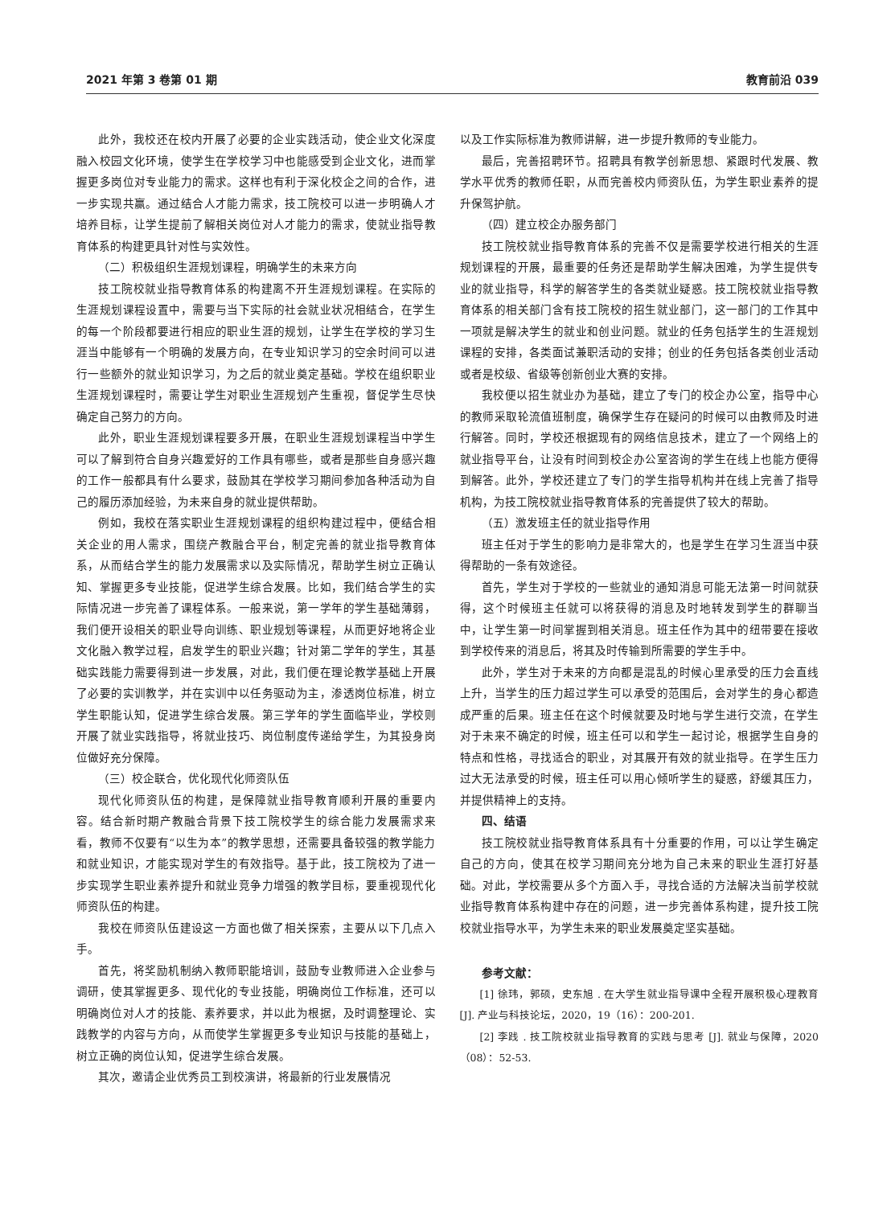2021 年第 3 卷第 01 期 教育前沿 039
此外，我校还在校内开展了必要的企业实践活动，使企业文化深度融入校园文化环境，使学生在学校学习中也能感受到企业文化，进而掌握更多岗位对专业能力的需求。这样也有利于深化校企之间的合作，进一步实现共赢。通过结合人才能力需求，技工院校可以进一步明确人才培养目标，让学生提前了解相关岗位对人才能力的需求，使就业指导教育体系的构建更具针对性与实效性。
（二）积极组织生涯规划课程，明确学生的未来方向
技工院校就业指导教育体系的构建离不开生涯规划课程。在实际的生涯规划课程设置中，需要与当下实际的社会就业状况相结合，在学生的每一个阶段都要进行相应的职业生涯的规划，让学生在学校的学习生涯当中能够有一个明确的发展方向，在专业知识学习的空余时间可以进行一些额外的就业知识学习，为之后的就业奠定基础。学校在组织职业生涯规划课程时，需要让学生对职业生涯规划产生重视，督促学生尽快确定自己努力的方向。
此外，职业生涯规划课程要多开展，在职业生涯规划课程当中学生可以了解到符合自身兴趣爱好的工作具有哪些，或者是那些自身感兴趣的工作一般都具有什么要求，鼓励其在学校学习期间参加各种活动为自己的履历添加经验，为未来自身的就业提供帮助。
例如，我校在落实职业生涯规划课程的组织构建过程中，便结合相关企业的用人需求，围绕产教融合平台，制定完善的就业指导教育体系，从而结合学生的能力发展需求以及实际情况，帮助学生树立正确认知、掌握更多专业技能，促进学生综合发展。比如，我们结合学生的实际情况进一步完善了课程体系。一般来说，第一学年的学生基础薄弱，我们便开设相关的职业导向训练、职业规划等课程，从而更好地将企业文化融入教学过程，启发学生的职业兴趣；针对第二学年的学生，其基础实践能力需要得到进一步发展，对此，我们便在理论教学基础上开展了必要的实训教学，并在实训中以任务驱动为主，渗透岗位标准，树立学生职能认知，促进学生综合发展。第三学年的学生面临毕业，学校则开展了就业实践指导，将就业技巧、岗位制度传递给学生，为其投身岗位做好充分保障。
（三）校企联合，优化现代化师资队伍
现代化师资队伍的构建，是保障就业指导教育顺利开展的重要内容。结合新时期产教融合背景下技工院校学生的综合能力发展需求来看，教师不仅要有“以生为本”的教学思想，还需要具备较强的教学能力和就业知识，才能实现对学生的有效指导。基于此，技工院校为了进一步实现学生职业素养提升和就业竞争力增强的教学目标，要重视现代化师资队伍的构建。
我校在师资队伍建设这一方面也做了相关探索，主要从以下几点入手。
首先，将奖励机制纳入教师职能培训，鼓励专业教师进入企业参与调研，使其掌握更多、现代化的专业技能，明确岗位工作标准，还可以明确岗位对人才的技能、素养要求，并以此为根据，及时调整理论、实践教学的内容与方向，从而使学生掌握更多专业知识与技能的基础上，树立正确的岗位认知，促进学生综合发展。
其次，邀请企业优秀员工到校演讲，将最新的行业发展情况
以及工作实际标准为教师讲解，进一步提升教师的专业能力。
最后，完善招聘环节。招聘具有教学创新思想、紧跟时代发展、教学水平优秀的教师任职，从而完善校内师资队伍，为学生职业素养的提升保驾护航。
（四）建立校企办服务部门
技工院校就业指导教育体系的完善不仅是需要学校进行相关的生涯规划课程的开展，最重要的任务还是帮助学生解决困难，为学生提供专业的就业指导，科学的解答学生的各类就业疑惑。技工院校就业指导教育体系的相关部门含有技工院校的招生就业部门，这一部门的工作其中一项就是解决学生的就业和创业问题。就业的任务包括学生的生涯规划课程的安排，各类面试兼职活动的安排；创业的任务包括各类创业活动或者是校级、省级等创新创业大赛的安排。
我校便以招生就业办为基础，建立了专门的校企办公室，指导中心的教师采取轮流值班制度，确保学生存在疑问的时候可以由教师及时进行解答。同时，学校还根据现有的网络信息技术，建立了一个网络上的就业指导平台，让没有时间到校企办公室咨询的学生在线上也能方便得到解答。此外，学校还建立了专门的学生指导机构并在线上完善了指导机构，为技工院校就业指导教育体系的完善提供了较大的帮助。
（五）激发班主任的就业指导作用
班主任对于学生的影响力是非常大的，也是学生在学习生涯当中获得帮助的一条有效途径。
首先，学生对于学校的一些就业的通知消息可能无法第一时间就获得，这个时候班主任就可以将获得的消息及时地转发到学生的群聊当中，让学生第一时间掌握到相关消息。班主任作为其中的纽带要在接收到学校传来的消息后，将其及时传输到所需要的学生手中。
此外，学生对于未来的方向都是混乱的时候心里承受的压力会直线上升，当学生的压力超过学生可以承受的范围后，会对学生的身心都造成严重的后果。班主任在这个时候就要及时地与学生进行交流，在学生对于未来不确定的时候，班主任可以和学生一起讨论，根据学生自身的特点和性格，寻找适合的职业，对其展开有效的就业指导。在学生压力过大无法承受的时候，班主任可以用心倾听学生的疑惑，舒缓其压力，并提供精神上的支持。
四、结语
技工院校就业指导教育体系具有十分重要的作用，可以让学生确定自己的方向，使其在校学习期间充分地为自己未来的职业生涯打好基础。对此，学校需要从多个方面入手，寻找合适的方法解决当前学校就业指导教育体系构建中存在的问题，进一步完善体系构建，提升技工院校就业指导水平，为学生未来的职业发展奠定坚实基础。
参考文献：
[1] 徐玮，郭硕，史东旭 . 在大学生就业指导课中全程开展积极心理教育 [J]. 产业与科技论坛，2020，19（16）：200-201.
[2] 李践 . 技工院校就业指导教育的实践与思考 [J]. 就业与保障，2020（08）：52-53.